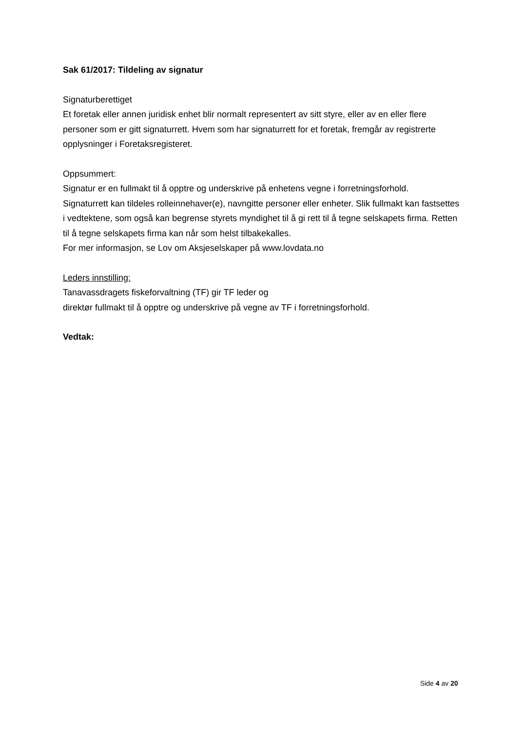Sak 61/2017: Tildeling av signatur
Signaturberettiget
Et foretak eller annen juridisk enhet blir normalt representert av sitt styre, eller av en eller flere personer som er gitt signaturrett. Hvem som har signaturrett for et foretak, fremgår av registrerte opplysninger i Foretaksregisteret.
Oppsummert:
Signatur er en fullmakt til å opptre og underskrive på enhetens vegne i forretningsforhold.
Signaturrett kan tildeles rolleinnehaver(e), navngitte personer eller enheter. Slik fullmakt kan fastsettes i vedtektene, som også kan begrense styrets myndighet til å gi rett til å tegne selskapets firma. Retten til å tegne selskapets firma kan når som helst tilbakekalles.
For mer informasjon, se Lov om Aksjeselskaper på www.lovdata.no
Leders innstilling:
Tanavassdragets fiskeforvaltning (TF) gir TF leder og
direktør fullmakt til å opptre og underskrive på vegne av TF i forretningsforhold.
Vedtak:
Side 4 av 20